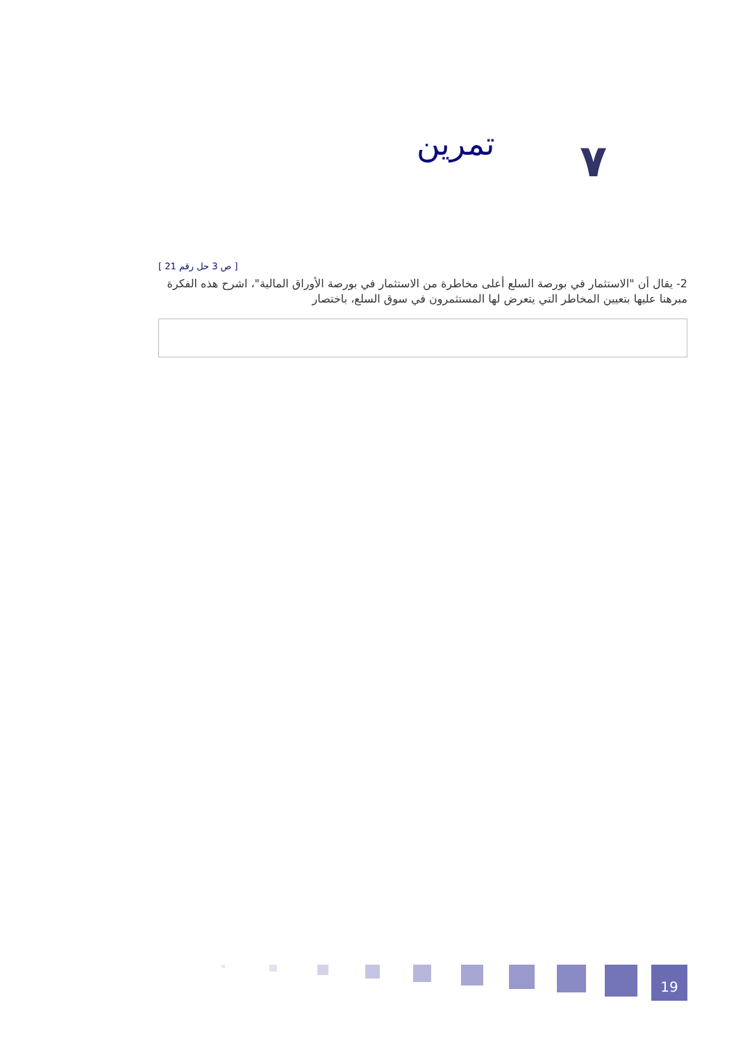تمرين ٧
[ 21 ص 3 حل رقم ]
2- يقال أن "الاستثمار في بورصة السلع أعلى مخاطرة من الاستثمار في بورصة الأوراق المالية"، اشرح هذه الفكرة مبرهنا عليها بتعيين المخاطر التي يتعرض لها المستثمرون في سوق السلع، باختصار
19